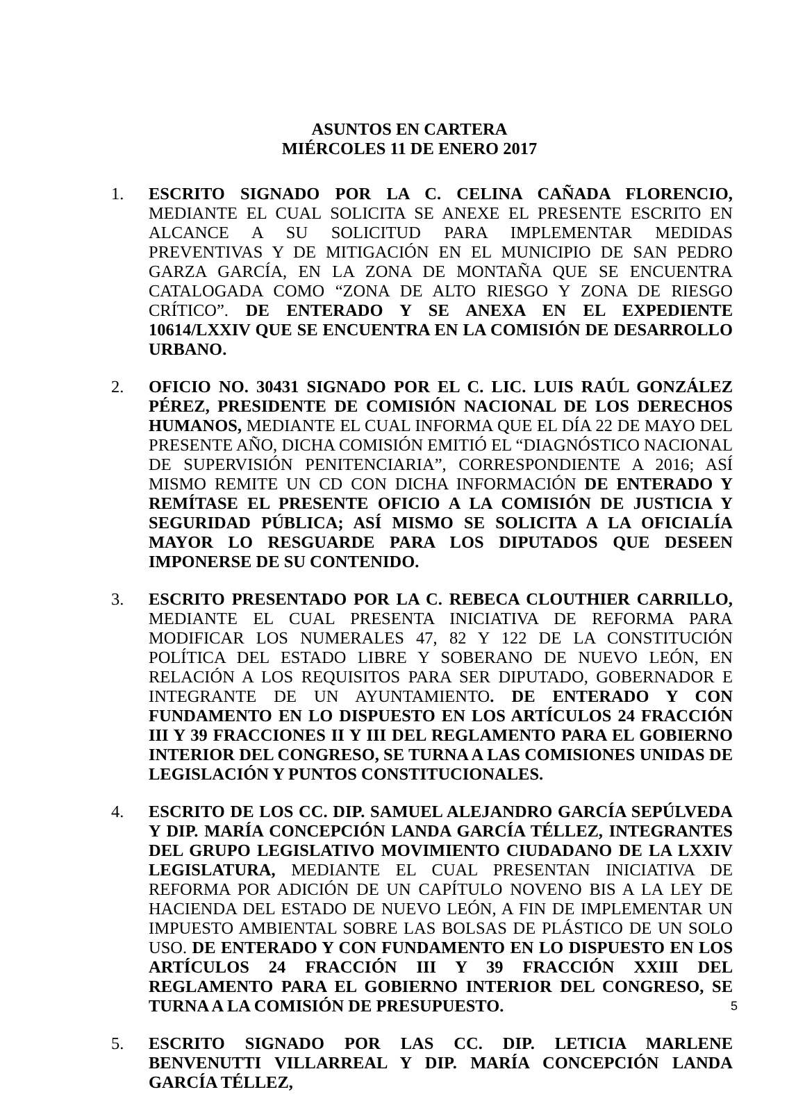ASUNTOS EN CARTERA
MIÉRCOLES 11 DE ENERO 2017
1. ESCRITO SIGNADO POR LA C. CELINA CAÑADA FLORENCIO, MEDIANTE EL CUAL SOLICITA SE ANEXE EL PRESENTE ESCRITO EN ALCANCE A SU SOLICITUD PARA IMPLEMENTAR MEDIDAS PREVENTIVAS Y DE MITIGACIÓN EN EL MUNICIPIO DE SAN PEDRO GARZA GARCÍA, EN LA ZONA DE MONTAÑA QUE SE ENCUENTRA CATALOGADA COMO “ZONA DE ALTO RIESGO Y ZONA DE RIESGO CRÍTICO”. DE ENTERADO Y SE ANEXA EN EL EXPEDIENTE 10614/LXXIV QUE SE ENCUENTRA EN LA COMISIÓN DE DESARROLLO URBANO.
2. OFICIO NO. 30431 SIGNADO POR EL C. LIC. LUIS RAÚL GONZÁLEZ PÉREZ, PRESIDENTE DE COMISIÓN NACIONAL DE LOS DERECHOS HUMANOS, MEDIANTE EL CUAL INFORMA QUE EL DÍA 22 DE MAYO DEL PRESENTE AÑO, DICHA COMISIÓN EMITIÓ EL “DIAGNÓSTICO NACIONAL DE SUPERVISIÓN PENITENCIARIA”, CORRESPONDIENTE A 2016; ASÍ MISMO REMITE UN CD CON DICHA INFORMACIÓN DE ENTERADO Y REMÍTASE EL PRESENTE OFICIO A LA COMISIÓN DE JUSTICIA Y SEGURIDAD PÚBLICA; ASÍ MISMO SE SOLICITA A LA OFICIALÍA MAYOR LO RESGUARDE PARA LOS DIPUTADOS QUE DESEEN IMPONERSE DE SU CONTENIDO.
3. ESCRITO PRESENTADO POR LA C. REBECA CLOUTHIER CARRILLO, MEDIANTE EL CUAL PRESENTA INICIATIVA DE REFORMA PARA MODIFICAR LOS NUMERALES 47, 82 Y 122 DE LA CONSTITUCIÓN POLÍTICA DEL ESTADO LIBRE Y SOBERANO DE NUEVO LEÓN, EN RELACIÓN A LOS REQUISITOS PARA SER DIPUTADO, GOBERNADOR E INTEGRANTE DE UN AYUNTAMIENTO. DE ENTERADO Y CON FUNDAMENTO EN LO DISPUESTO EN LOS ARTÍCULOS 24 FRACCIÓN III Y 39 FRACCIONES II Y III DEL REGLAMENTO PARA EL GOBIERNO INTERIOR DEL CONGRESO, SE TURNA A LAS COMISIONES UNIDAS DE LEGISLACIÓN Y PUNTOS CONSTITUCIONALES.
4. ESCRITO DE LOS CC. DIP. SAMUEL ALEJANDRO GARCÍA SEPÚLVEDA Y DIP. MARÍA CONCEPCIÓN LANDA GARCÍA TÉLLEZ, INTEGRANTES DEL GRUPO LEGISLATIVO MOVIMIENTO CIUDADANO DE LA LXXIV LEGISLATURA, MEDIANTE EL CUAL PRESENTAN INICIATIVA DE REFORMA POR ADICIÓN DE UN CAPÍTULO NOVENO BIS A LA LEY DE HACIENDA DEL ESTADO DE NUEVO LEÓN, A FIN DE IMPLEMENTAR UN IMPUESTO AMBIENTAL SOBRE LAS BOLSAS DE PLÁSTICO DE UN SOLO USO. DE ENTERADO Y CON FUNDAMENTO EN LO DISPUESTO EN LOS ARTÍCULOS 24 FRACCIÓN III Y 39 FRACCIÓN XXIII DEL REGLAMENTO PARA EL GOBIERNO INTERIOR DEL CONGRESO, SE TURNA A LA COMISIÓN DE PRESUPUESTO.
5. ESCRITO SIGNADO POR LAS CC. DIP. LETICIA MARLENE BENVENUTTI VILLARREAL Y DIP. MARÍA CONCEPCIÓN LANDA GARCÍA TÉLLEZ,
5